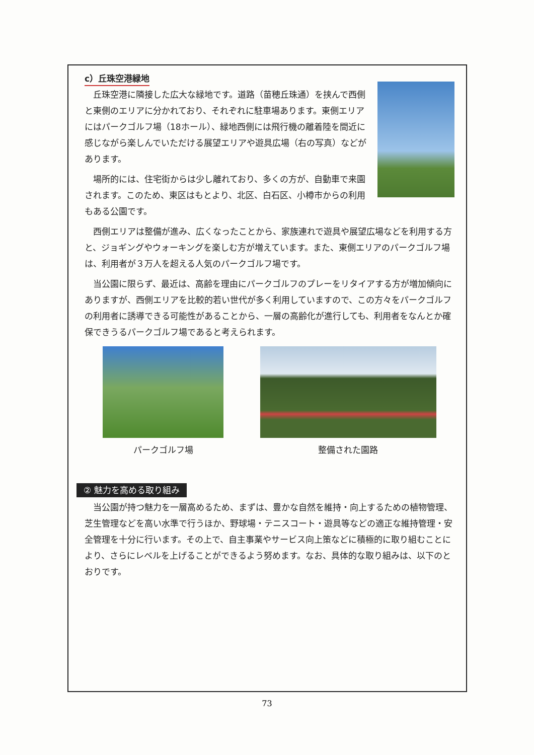c）丘珠空港緑地
丘珠空港に隣接した広大な緑地です。道路（苗穂丘珠通）を挟んで西側と東側のエリアに分かれており、それぞれに駐車場あります。東側エリアにはパークゴルフ場（18ホール）、緑地西側には飛行機の離着陸を間近に感じながら楽しんでいただける展望エリアや遊具広場（右の写真）などがあります。
場所的には、住宅街からは少し離れており、多くの方が、自動車で来園されます。このため、東区はもとより、北区、白石区、小樽市からの利用もある公園です。
西側エリアは整備が進み、広くなったことから、家族連れで遊具や展望広場などを利用する方と、ジョギングやウォーキングを楽しむ方が増えています。また、東側エリアのパークゴルフ場は、利用者が３万人を超える人気のパークゴルフ場です。
当公園に限らず、最近は、高齢を理由にパークゴルフのプレーをリタイアする方が増加傾向にありますが、西側エリアを比較的若い世代が多く利用していますので、この方々をパークゴルフの利用者に誘導できる可能性があることから、一層の高齢化が進行しても、利用者をなんとか確保できうるパークゴルフ場であると考えられます。
パークゴルフ場 整備された園路
② 魅力を高める取り組み
当公園が持つ魅力を一層高めるため、まずは、豊かな自然を維持・向上するための植物管理、芝生管理などを高い水準で行うほか、野球場・テニスコート・遊具等などの適正な維持管理・安全管理を十分に行います。その上で、自主事業やサービス向上策などに積極的に取り組むことにより、さらにレベルを上げることができるよう努めます。なお、具体的な取り組みは、以下のとおりです。
73